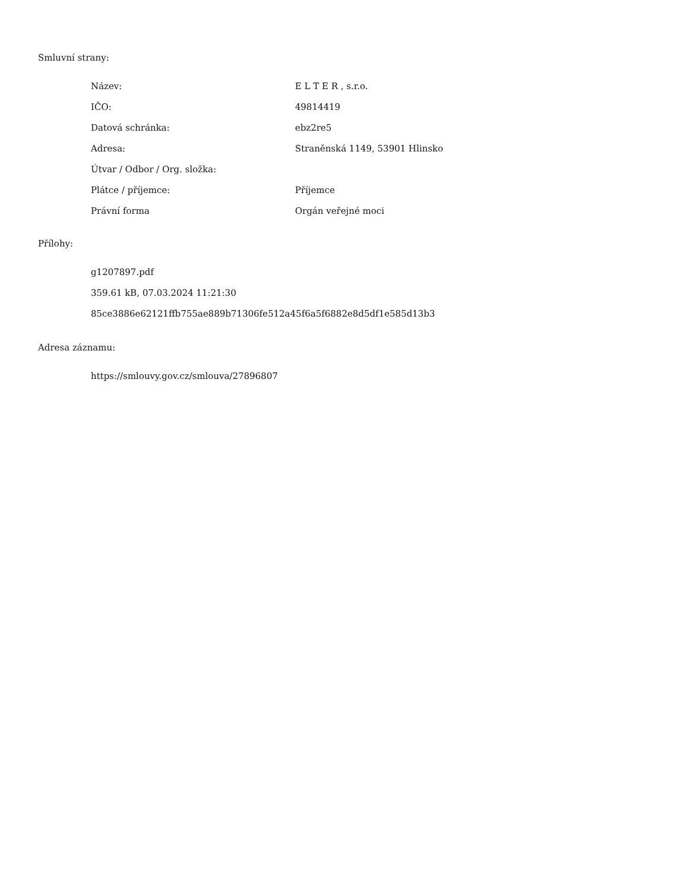Smluvní strany:
| Název: | E L T E R , s.r.o. |
| IČO: | 49814419 |
| Datová schránka: | ebz2re5 |
| Adresa: | Straněnská 1149, 53901 Hlinsko |
| Útvar / Odbor / Org. složka: | |
| Plátce / příjemce: | Příjemce |
| Právní forma | Orgán veřejné moci |
Přílohy:
g1207897.pdf
359.61 kB, 07.03.2024 11:21:30
85ce3886e62121ffb755ae889b71306fe512a45f6a5f6882e8d5df1e585d13b3
Adresa záznamu:
https://smlouvy.gov.cz/smlouva/27896807